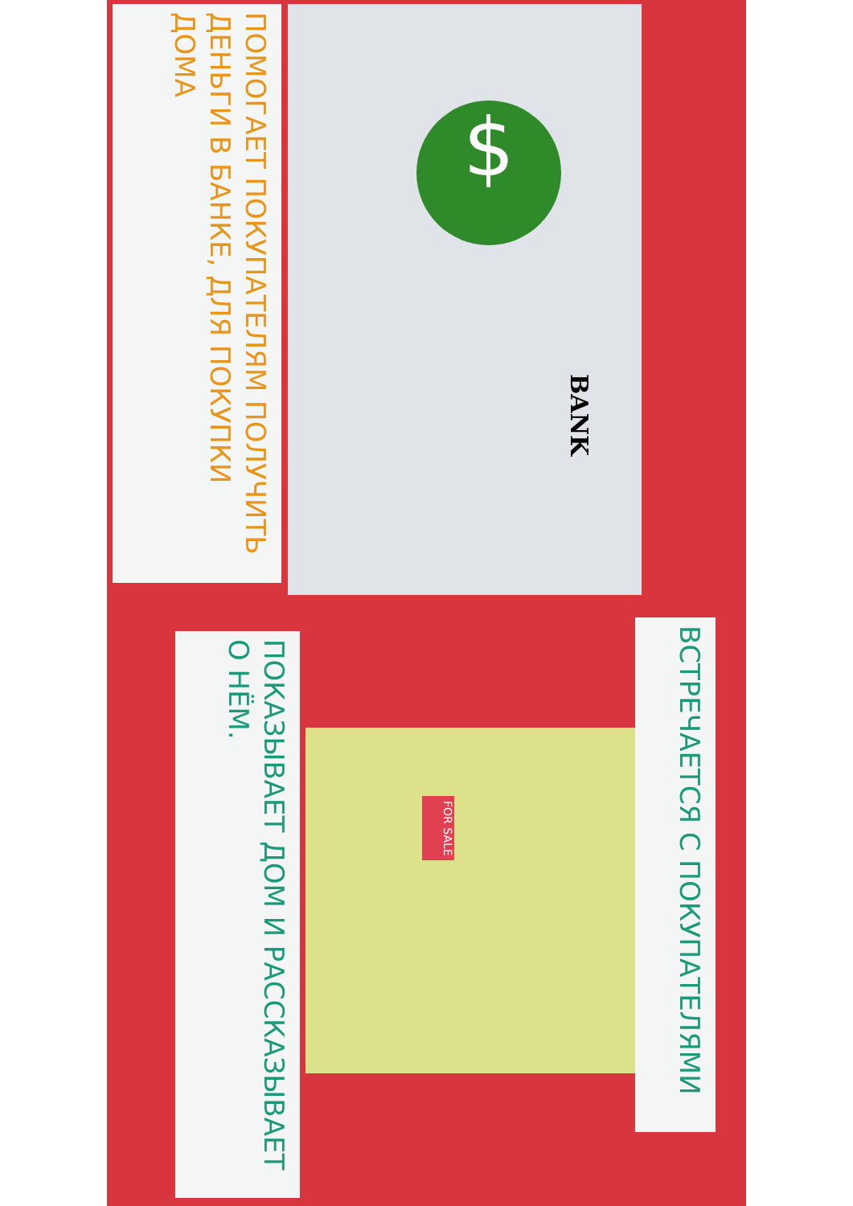ПОМОГАЕТ ПОКУПАТЕЛЯМ ПОЛУЧИТЬ ДЕНЬГИ В БАНКЕ, ДЛЯ ПОКУПКИ ДОМА
BANK
$
ВСТРЕЧАЕТСЯ С ПОКУПАТЕЛЯМИ
ПОКАЗЫВАЕТ ДОМ И РАССКАЗЫВАЕТ О НЁМ.
FOR SALE